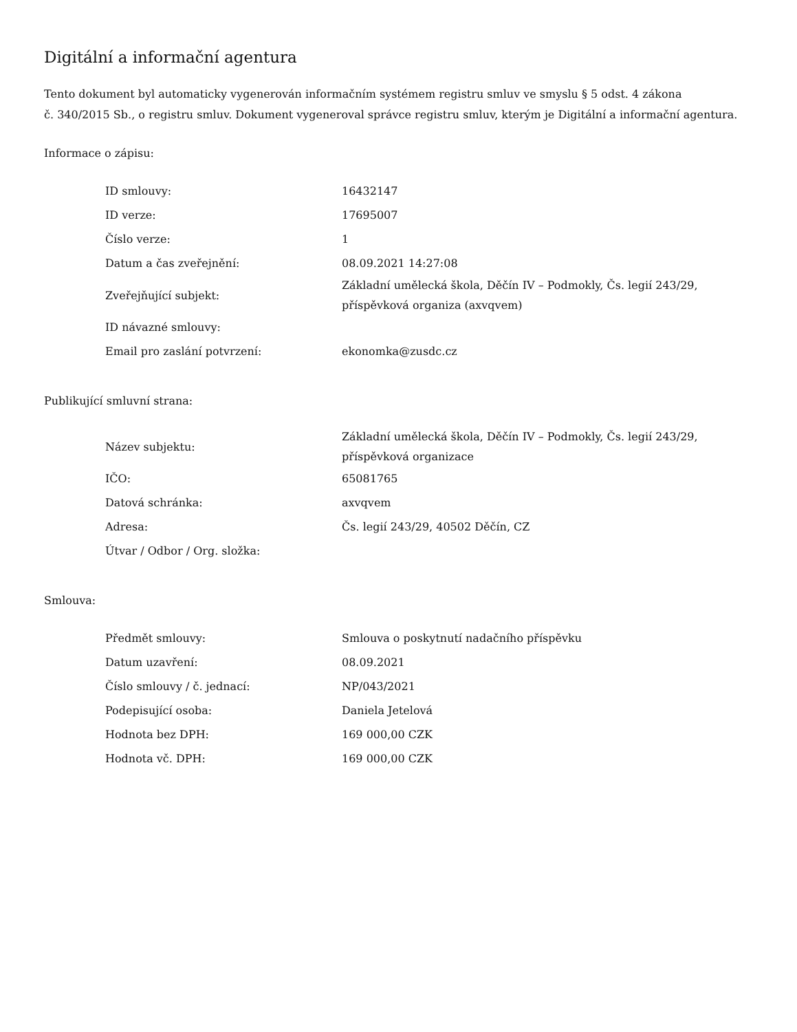Digitální a informační agentura
Tento dokument byl automaticky vygenerován informačním systémem registru smluv ve smyslu § 5 odst. 4 zákona
č. 340/2015 Sb., o registru smluv. Dokument vygeneroval správce registru smluv, kterým je Digitální a informační agentura.
Informace o zápisu:
| ID smlouvy: | 16432147 |
| ID verze: | 17695007 |
| Číslo verze: | 1 |
| Datum a čas zveřejnění: | 08.09.2021 14:27:08 |
| Zveřejňující subjekt: | Základní umělecká škola, Děčín IV – Podmokly, Čs. legií 243/29, příspěvková organiza (axvqvem) |
| ID návazné smlouvy: | |
| Email pro zaslání potvrzení: | ekonomka@zusdc.cz |
Publikující smluvní strana:
| Název subjektu: | Základní umělecká škola, Děčín IV – Podmokly, Čs. legií 243/29, příspěvková organizace |
| IČO: | 65081765 |
| Datová schránka: | axvqvem |
| Adresa: | Čs. legií 243/29, 40502 Děčín, CZ |
| Útvar / Odbor / Org. složka: | |
Smlouva:
| Předmět smlouvy: | Smlouva o poskytnutí nadačního příspěvku |
| Datum uzavření: | 08.09.2021 |
| Číslo smlouvy / č. jednací: | NP/043/2021 |
| Podepisující osoba: | Daniela Jetelová |
| Hodnota bez DPH: | 169 000,00 CZK |
| Hodnota vč. DPH: | 169 000,00 CZK |